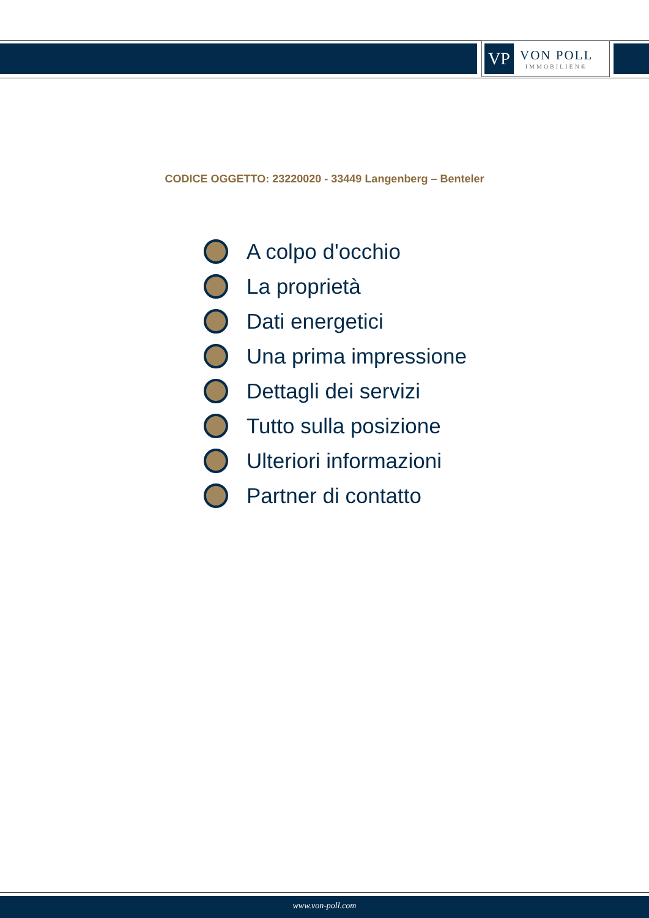VP
VON POLL
IMMOBILIEN®
CODICE OGGETTO: 23220020 - 33449 Langenberg – Benteler
A colpo d'occhio
La proprietà
Dati energetici
Una prima impressione
Dettagli dei servizi
Tutto sulla posizione
Ulteriori informazioni
Partner di contatto
www.von-poll.com